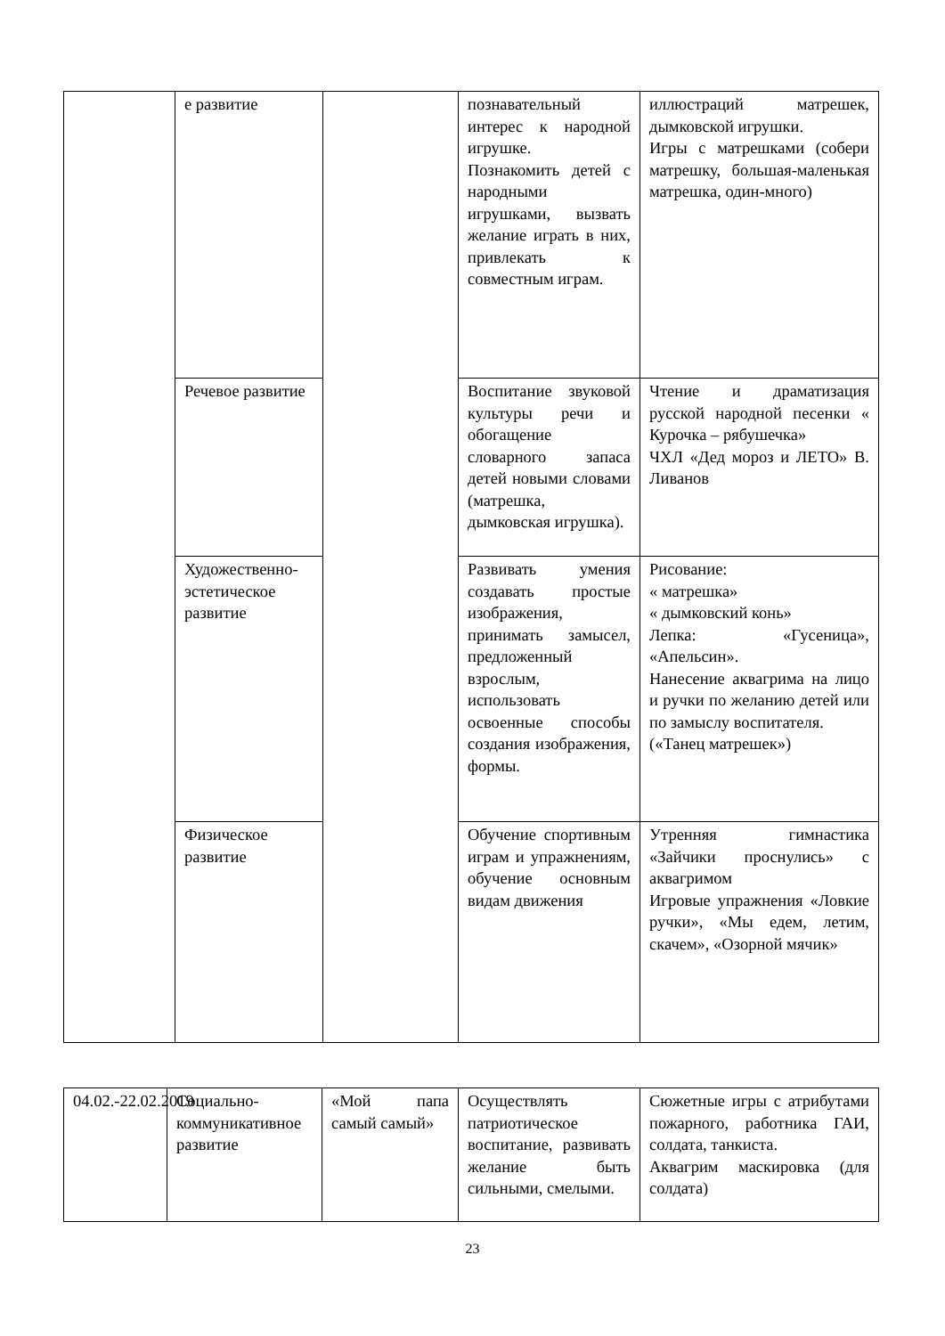| | е развитие | | познавательный интерес к народной игрушке. Познакомить детей с народными игрушками, вызвать желание играть в них, привлекать к совместным играм. | иллюстраций матрешек, дымковской игрушки. Игры с матрешками (собери матрешку, большая-маленькая матрешка, один-много) |
| | Речевое развитие | | Воспитание звуковой культуры речи и обогащение словарного запаса детей новыми словами (матрешка, дымковская игрушка). | Чтение и драматизация русской народной песенки « Курочка – рябушечка» ЧХЛ «Дед мороз и ЛЕТО» В. Ливанов |
| | Художественно-эстетическое развитие | | Развивать умения создавать простые изображения, принимать замысел, предложенный взрослым, использовать освоенные способы создания изображения, формы. | Рисование: « матрешка» « дымковский конь» Лепка: «Гусеница», «Апельсин». Нанесение аквагрима на лицо и ручки по желанию детей или по замыслу воспитателя. («Танец матрешек») |
| | Физическое развитие | | Обучение спортивным играм и упражнениям, обучение основным видам движения | Утренняя гимнастика «Зайчики проснулись» с аквагримом Игровые упражнения «Ловкие ручки», «Мы едем, летим, скачем», «Озорной мячик» |
| 04.02.-22.02.2019 | Социально-коммуникативное развитие | «Мой папа самый самый» | Осуществлять патриотическое воспитание, развивать желание быть сильными, смелыми. | Сюжетные игры с атрибутами пожарного, работника ГАИ, солдата, танкиста. Аквагрим маскировка (для солдата) |
23